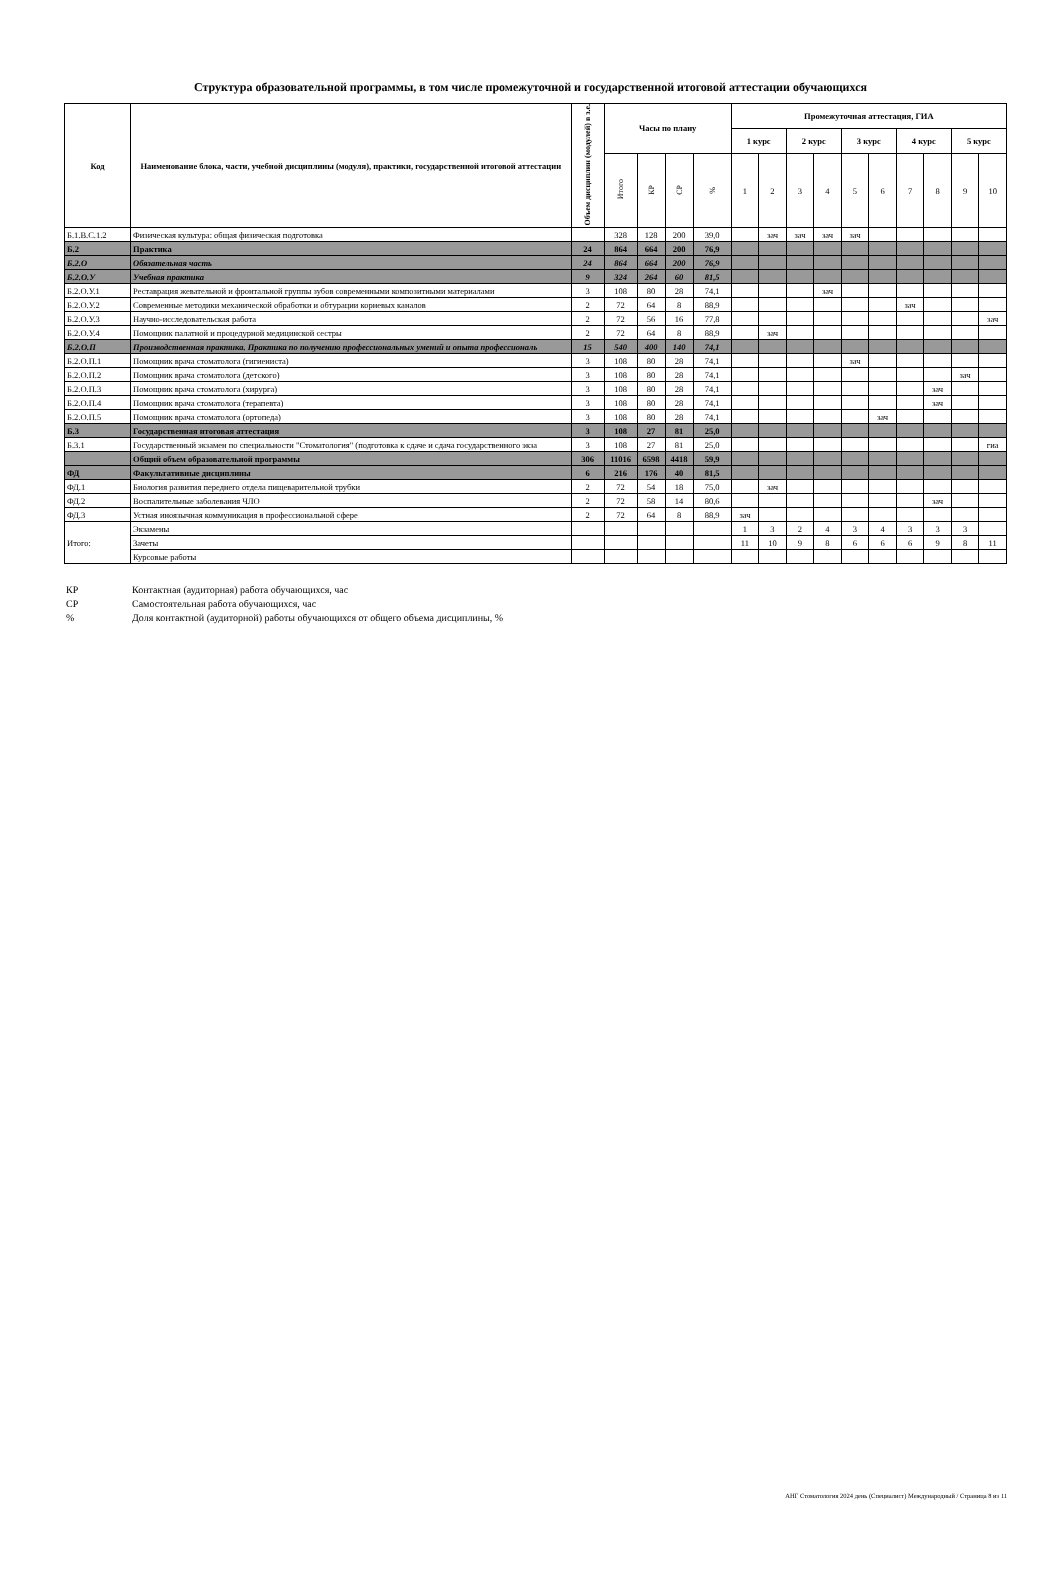Структура образовательной программы, в том числе промежуточной и государственной итоговой аттестации обучающихся
| Код | Наименование блока, части, учебной дисциплины (модуля), практики, государственной итоговой аттестации | Объем дисциплин (модулей) в з.е. | Часы по плану | | | | Промежуточная аттестация, ГИА | | | | | | | | | |
| --- | --- | --- | --- | --- | --- | --- | --- | --- | --- | --- | --- | --- | --- | --- | --- | --- |
| | | | | | | | 1 курс | | 2 курс | | 3 курс | | 4 курс | | 5 курс | |
| | | | Итого | КР | СР | % | 1 | 2 | 3 | 4 | 5 | 6 | 7 | 8 | 9 | 10 |
| Б.1.В.С.1.2 | Физическая культура: общая физическая подготовка | | 328 | 128 | 200 | 39,0 | | зач | зач | зач | зач | | | | | |
| Б.2 | Практика | 24 | 864 | 664 | 200 | 76,9 | | | | | | | | | | |
| Б.2.О | Обязательная часть | 24 | 864 | 664 | 200 | 76,9 | | | | | | | | | | |
| Б.2.О.У | Учебная практика | 9 | 324 | 264 | 60 | 81,5 | | | | | | | | | | |
| Б.2.О.У.1 | Реставрация жевательной и фронтальной группы зубов современными композитными материалами | 3 | 108 | 80 | 28 | 74,1 | | | | зач | | | | | | |
| Б.2.О.У.2 | Современные методики механической обработки и обтурации корневых каналов | 2 | 72 | 64 | 8 | 88,9 | | | | | | | зач | | | |
| Б.2.О.У.3 | Научно-исследовательская работа | 2 | 72 | 56 | 16 | 77,8 | | | | | | | | | | зач |
| Б.2.О.У.4 | Помощник палатной и процедурной медицинской сестры | 2 | 72 | 64 | 8 | 88,9 | | зач | | | | | | | | |
| Б.2.О.П | Производственная практика. Практика по получению профессиональных умений и опыта профессиональ | 15 | 540 | 400 | 140 | 74,1 | | | | | | | | | | |
| Б.2.О.П.1 | Помощник врача стоматолога (гигиениста) | 3 | 108 | 80 | 28 | 74,1 | | | | | зач | | | | | |
| Б.2.О.П.2 | Помощник врача стоматолога (детского) | 3 | 108 | 80 | 28 | 74,1 | | | | | | | | | зач | |
| Б.2.О.П.3 | Помощник врача стоматолога (хирурга) | 3 | 108 | 80 | 28 | 74,1 | | | | | | | | зач | | |
| Б.2.О.П.4 | Помощник врача стоматолога (терапевта) | 3 | 108 | 80 | 28 | 74,1 | | | | | | | | зач | | |
| Б.2.О.П.5 | Помощник врача стоматолога (ортопеда) | 3 | 108 | 80 | 28 | 74,1 | | | | | | зач | | | | |
| Б.3 | Государственная итоговая аттестация | 3 | 108 | 27 | 81 | 25,0 | | | | | | | | | | |
| Б.3.1 | Государственный экзамен по специальности "Стоматология" (подготовка к сдаче и сдача государственного экза | 3 | 108 | 27 | 81 | 25,0 | | | | | | | | | | гиа |
| | Общий объем образовательной программы | 306 | 11016 | 6598 | 4418 | 59,9 | | | | | | | | | | |
| ФД | Факультативные дисциплины | 6 | 216 | 176 | 40 | 81,5 | | | | | | | | | | |
| ФД.1 | Биология развития переднего отдела пищеварительной трубки | 2 | 72 | 54 | 18 | 75,0 | | зач | | | | | | | | |
| ФД.2 | Воспалительные заболевания ЧЛО | 2 | 72 | 58 | 14 | 80,6 | | | | | | | | зач | | |
| ФД.3 | Устная иноязычная коммуникация в профессиональной сфере | 2 | 72 | 64 | 8 | 88,9 | зач | | | | | | | | | |
| Итого: | Экзамены | | | | | | 1 | 3 | 2 | 4 | 3 | 4 | 3 | 3 | 3 | |
| | Зачеты | | | | | | 11 | 10 | 9 | 8 | 6 | 6 | 6 | 9 | 8 | 11 |
| | Курсовые работы | | | | | | | | | | | | | | | |
КР Контактная (аудиторная) работа обучающихся, час
СР Самостоятельная работа обучающихся, час
% Доля контактной (аудиторной) работы обучающихся от общего объема дисциплины, %
АНГ Стоматология 2024 день (Специалист) Международный / Страница 8 из 11